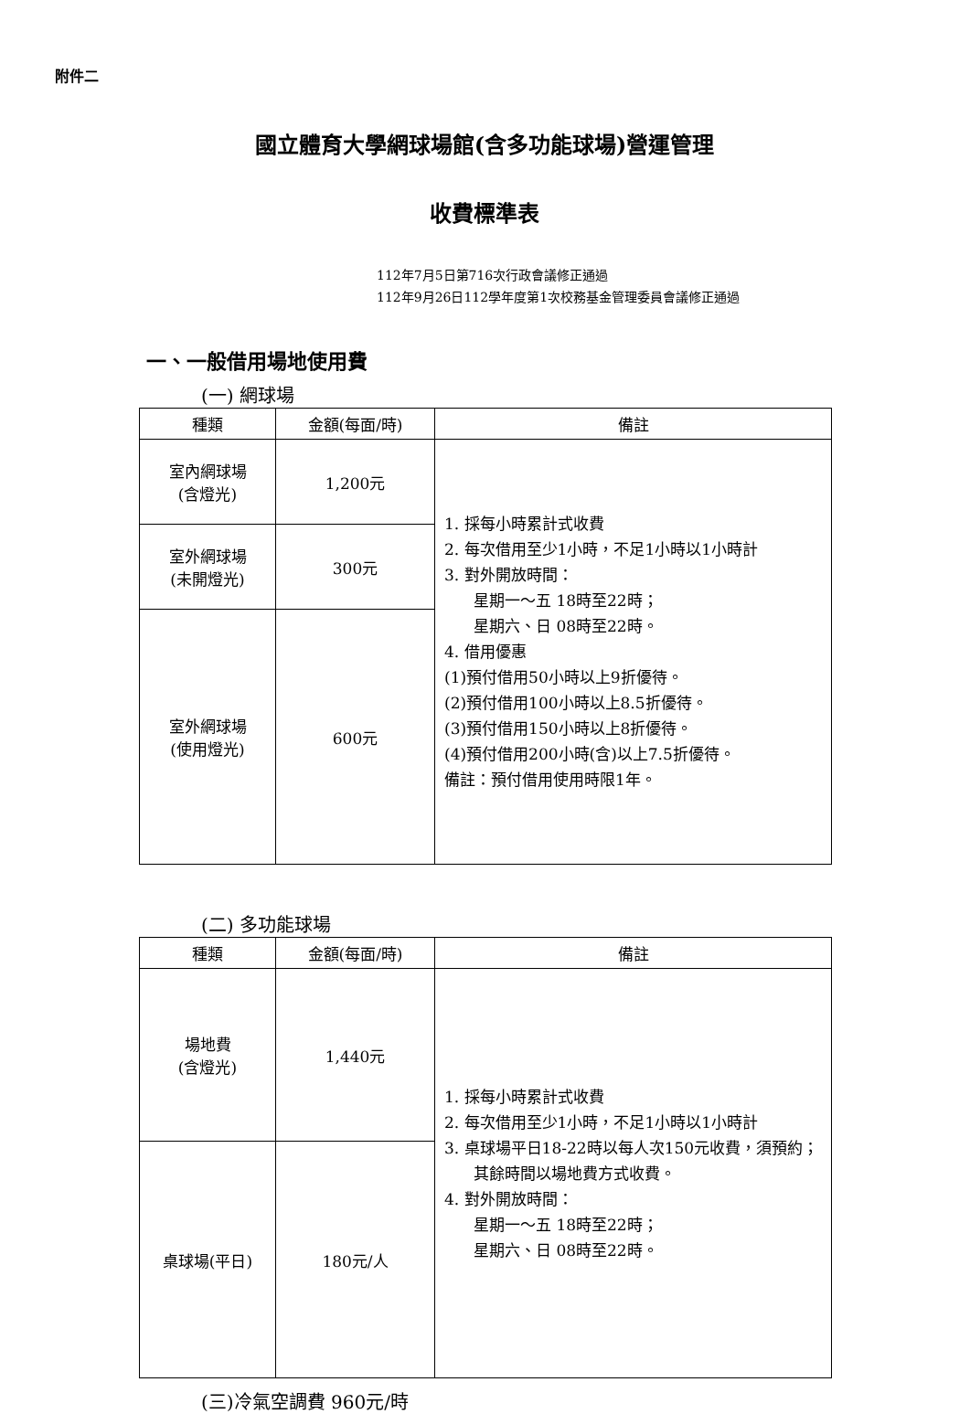附件二
國立體育大學網球場館(含多功能球場)營運管理
收費標準表
112年7月5日第716次行政會議修正通過
112年9月26日112學年度第1次校務基金管理委員會議修正通過
一、一般借用場地使用費
(一) 網球場
| 種類 | 金額(每面/時) | 備註 |
| --- | --- | --- |
| 室內網球場 (含燈光) | 1,200元 | 1. 採每小時累計式收費 2. 每次借用至少1小時，不足1小時以1小時計 3. 對外開放時間： 星期一～五 18時至22時； 星期六、日 08時至22時。 4. 借用優惠 (1)預付借用50小時以上9折優待。 (2)預付借用100小時以上8.5折優待。 (3)預付借用150小時以上8折優待。 (4)預付借用200小時(含)以上7.5折優待。 備註：預付借用使用時限1年。 |
| 室外網球場 (未開燈光) | 300元 | |
| 室外網球場 (使用燈光) | 600元 | |
(二) 多功能球場
| 種類 | 金額(每面/時) | 備註 |
| --- | --- | --- |
| 場地費 (含燈光) | 1,440元 | 1. 採每小時累計式收費 2. 每次借用至少1小時，不足1小時以1小時計 3. 桌球場平日18-22時以每人次150元收費，須預約；其餘時間以場地費方式收費。 4. 對外開放時間： 星期一～五 18時至22時； 星期六、日 08時至22時。 |
| 桌球場(平日) | 180元/人 | |
(三)冷氣空調費 960元/時